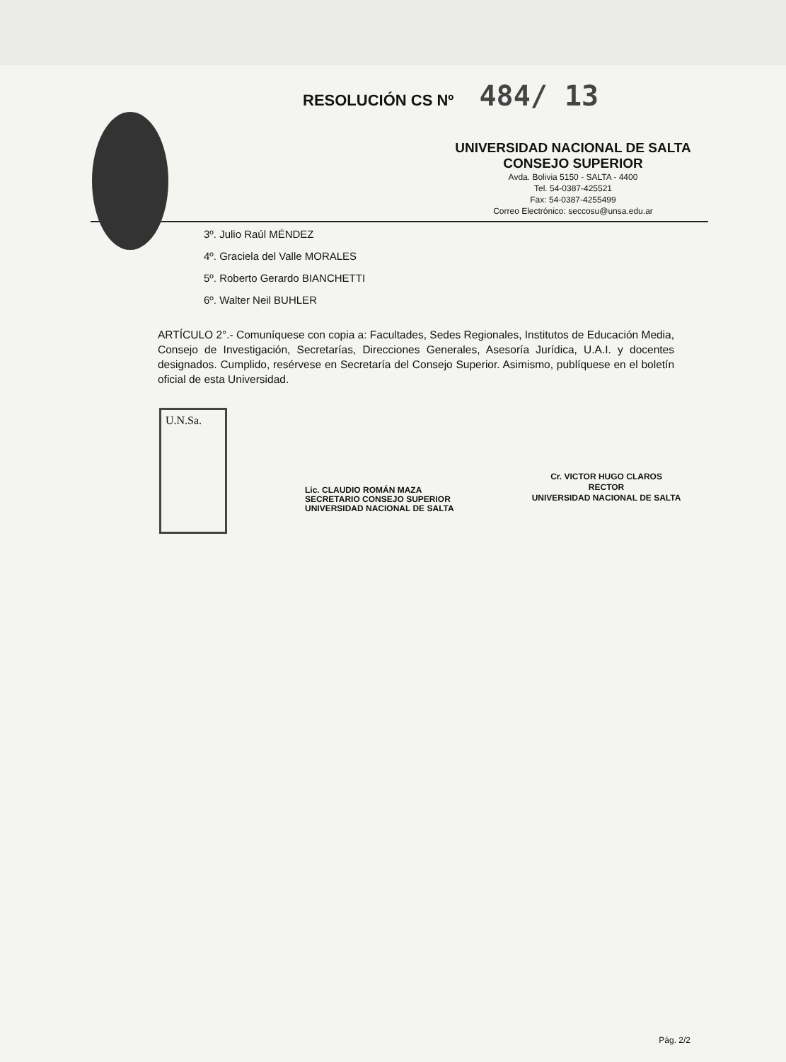RESOLUCIÓN CS Nº 484/ 13
UNIVERSIDAD NACIONAL DE SALTA
CONSEJO SUPERIOR
Avda. Bolivia 5150 - SALTA - 4400
Tel. 54-0387-425521
Fax: 54-0387-4255499
Correo Electrónico: seccosu@unsa.edu.ar
3º. Julio Raúl MÉNDEZ
4º. Graciela del Valle MORALES
5º. Roberto Gerardo BIANCHETTI
6º. Walter Neil BUHLER
ARTÍCULO 2°.- Comuníquese con copia a: Facultades, Sedes Regionales, Institutos de Educación Media, Consejo de Investigación, Secretarías, Direcciones Generales, Asesoría Jurídica, U.A.I. y docentes designados. Cumplido, resérvese en Secretaría del Consejo Superior. Asimismo, publíquese en el boletín oficial de esta Universidad.
U.N.Sa.
Lic. CLAUDIO ROMÁN MAZA
SECRETARIO CONSEJO SUPERIOR
UNIVERSIDAD NACIONAL DE SALTA
Cr. VICTOR HUGO CLAROS
RECTOR
UNIVERSIDAD NACIONAL DE SALTA
Pág. 2/2